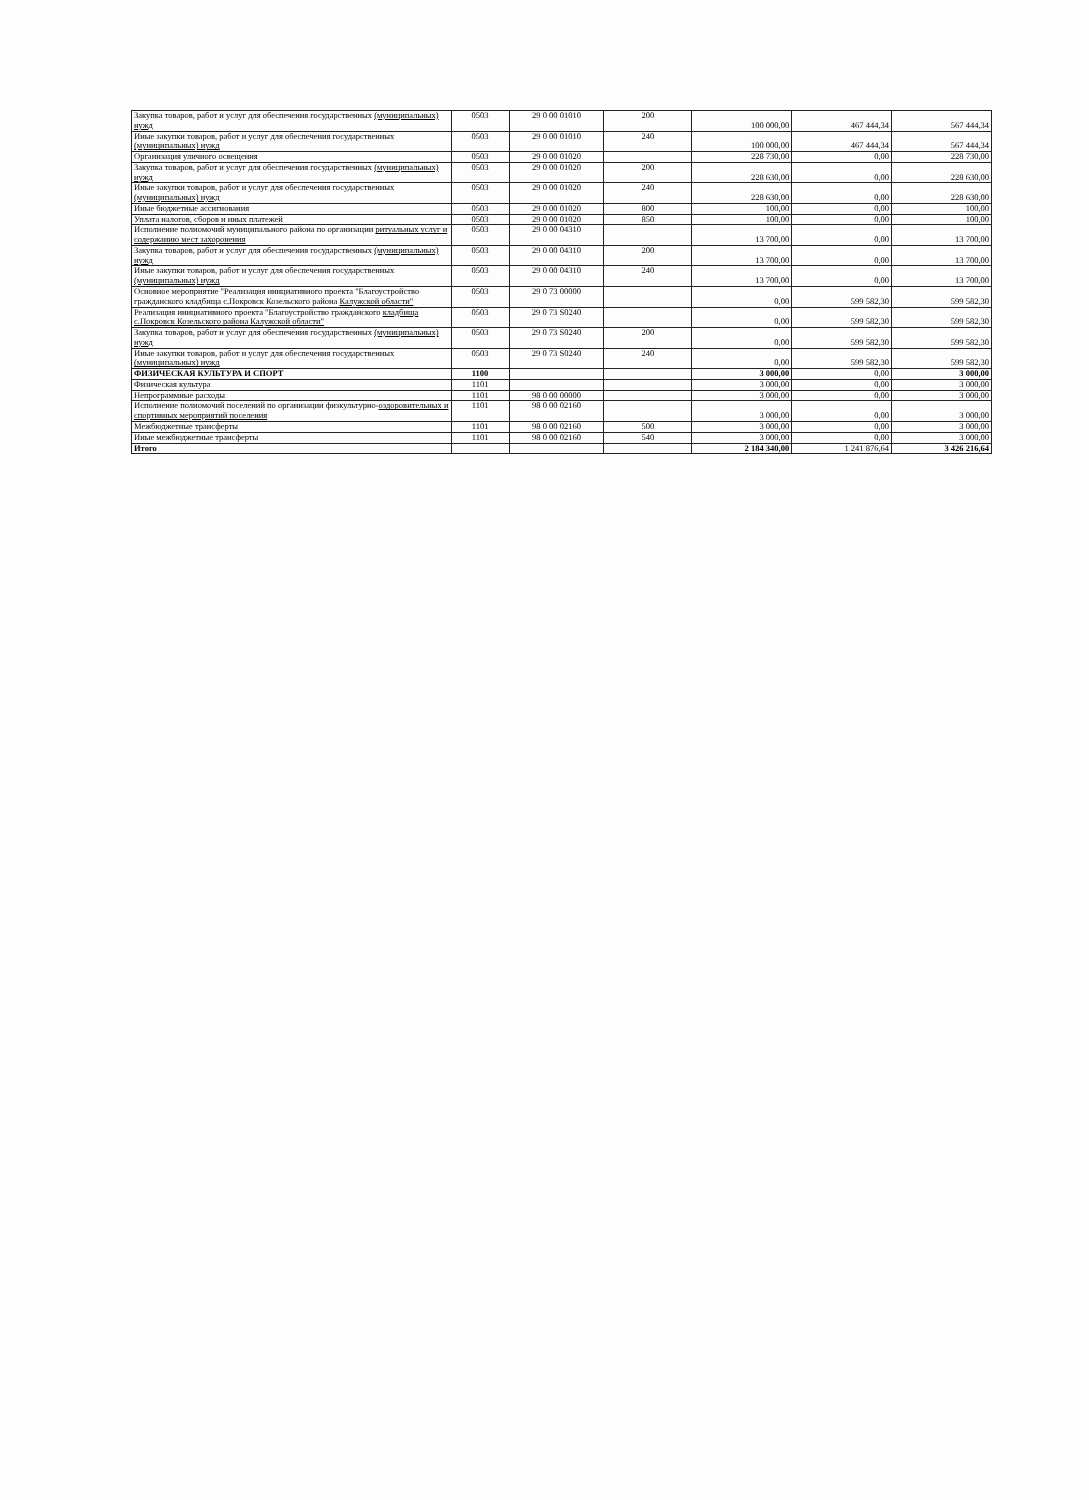| Закупка товаров, работ и услуг для обеспечения государственных (муниципальных) нужд | 0503 | 29 0 00 01010 | 200 | 100 000,00 | 467 444,34 | 567 444,34 |
| Иные закупки товаров, работ и услуг для обеспечения государственных (муниципальных) нужд | 0503 | 29 0 00 01010 | 240 | 100 000,00 | 467 444,34 | 567 444,34 |
| Организация уличного освещения | 0503 | 29 0 00 01020 | | 228 730,00 | 0,00 | 228 730,00 |
| Закупка товаров, работ и услуг для обеспечения государственных (муниципальных) нужд | 0503 | 29 0 00 01020 | 200 | 228 630,00 | 0,00 | 228 630,00 |
| Иные закупки товаров, работ и услуг для обеспечения государственных (муниципальных) нужд | 0503 | 29 0 00 01020 | 240 | 228 630,00 | 0,00 | 228 630,00 |
| Иные бюджетные ассигнования | 0503 | 29 0 00 01020 | 800 | 100,00 | 0,00 | 100,00 |
| Уплата налогов, сборов и иных платежей | 0503 | 29 0 00 01020 | 850 | 100,00 | 0,00 | 100,00 |
| Исполнение полномочий муниципального района по организации ритуальных услуг и содержанию мест захоронения | 0503 | 29 0 00 04310 | | 13 700,00 | 0,00 | 13 700,00 |
| Закупка товаров, работ и услуг для обеспечения государственных (муниципальных) нужд | 0503 | 29 0 00 04310 | 200 | 13 700,00 | 0,00 | 13 700,00 |
| Иные закупки товаров, работ и услуг для обеспечения государственных (муниципальных) нужд | 0503 | 29 0 00 04310 | 240 | 13 700,00 | 0,00 | 13 700,00 |
| Основное мероприятие "Реализация инициативного проекта "Благоустройство гражданского кладбища с.Покровск Козельского района Калужской области" | 0503 | 29 0 73 00000 | | 0,00 | 599 582,30 | 599 582,30 |
| Реализация инициативного проекта "Благоустройство гражданского кладбища с.Покровск Козельского района Калужской области" | 0503 | 29 0 73 S0240 | | 0,00 | 599 582,30 | 599 582,30 |
| Закупка товаров, работ и услуг для обеспечения государственных (муниципальных) нужд | 0503 | 29 0 73 S0240 | 200 | 0,00 | 599 582,30 | 599 582,30 |
| Иные закупки товаров, работ и услуг для обеспечения государственных (муниципальных) нужд | 0503 | 29 0 73 S0240 | 240 | 0,00 | 599 582,30 | 599 582,30 |
| ФИЗИЧЕСКАЯ КУЛЬТУРА И СПОРТ | 1100 | | | 3 000,00 | 0,00 | 3 000,00 |
| Физическая культура | 1101 | | | 3 000,00 | 0,00 | 3 000,00 |
| Непрограммные расходы | 1101 | 98 0 00 00000 | | 3 000,00 | 0,00 | 3 000,00 |
| Исполнение полномочий поселений по организации физкультурно- оздоровительных и спортивных мероприятий поселения | 1101 | 98 0 00 02160 | | 3 000,00 | 0,00 | 3 000,00 |
| Межбюджетные трансферты | 1101 | 98 0 00 02160 | 500 | 3 000,00 | 0,00 | 3 000,00 |
| Иные межбюджетные трансферты | 1101 | 98 0 00 02160 | 540 | 3 000,00 | 0,00 | 3 000,00 |
| Итого | | | | 2 184 340,00 | 1 241 876,64 | 3 426 216,64 |